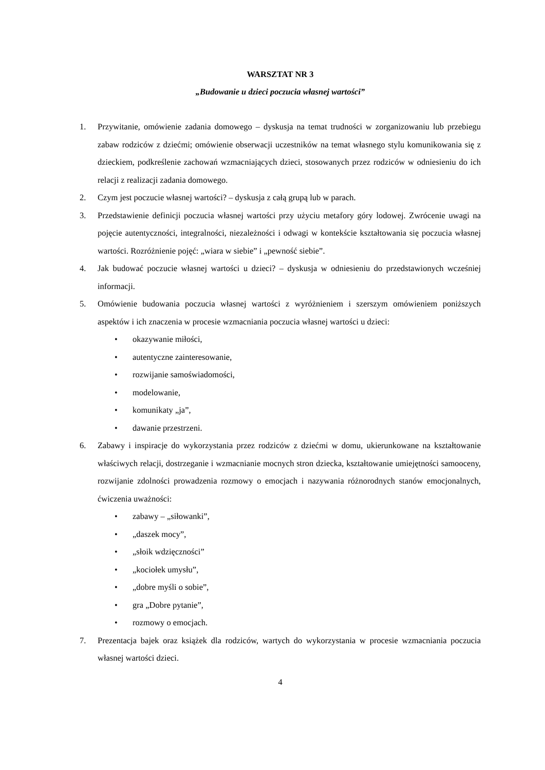WARSZTAT NR 3
„Budowanie u dzieci poczucia własnej wartości”
1. Przywitanie, omówienie zadania domowego – dyskusja na temat trudności w zorganizowaniu lub przebiegu zabaw rodziców z dziećmi; omówienie obserwacji uczestników na temat własnego stylu komunikowania się z dzieckiem, podkreślenie zachowań wzmacniających dzieci, stosowanych przez rodziców w odniesieniu do ich relacji z realizacji zadania domowego.
2. Czym jest poczucie własnej wartości? – dyskusja z całą grupą lub w parach.
3. Przedstawienie definicji poczucia własnej wartości przy użyciu metafory góry lodowej. Zwrócenie uwagi na pojęcie autentyczności, integralności, niezależności i odwagi w kontekście kształtowania się poczucia własnej wartości. Rozróżnienie pojęć: „wiara w siebie” i „pewność siebie”.
4. Jak budować poczucie własnej wartości u dzieci? – dyskusja w odniesieniu do przedstawionych wcześniej informacji.
5. Omówienie budowania poczucia własnej wartości z wyróżnieniem i szerszym omówieniem poniższych aspektów i ich znaczenia w procesie wzmacniania poczucia własnej wartości u dzieci:
• okazywanie miłości,
• autentyczne zainteresowanie,
• rozwijanie samoświadomości,
• modelowanie,
• komunikaty „ja”,
• dawanie przestrzeni.
6. Zabawy i inspiracje do wykorzystania przez rodziców z dziećmi w domu, ukierunkowane na kształtowanie właściwych relacji, dostrzeganie i wzmacnianie mocnych stron dziecka, kształtowanie umiejętności samooceny, rozwijanie zdolności prowadzenia rozmowy o emocjach i nazywania różnorodnych stanów emocjonalnych, ćwiczenia uważności:
• zabawy – „siłowanki”,
• „daszek mocy”,
• „słoik wdzięczności”
• „kociołek umysłu”,
• „dobre myśli o sobie”,
• gra „Dobre pytanie”,
• rozmowy o emocjach.
7. Prezentacja bajek oraz książek dla rodziców, wartych do wykorzystania w procesie wzmacniania poczucia własnej wartości dzieci.
4